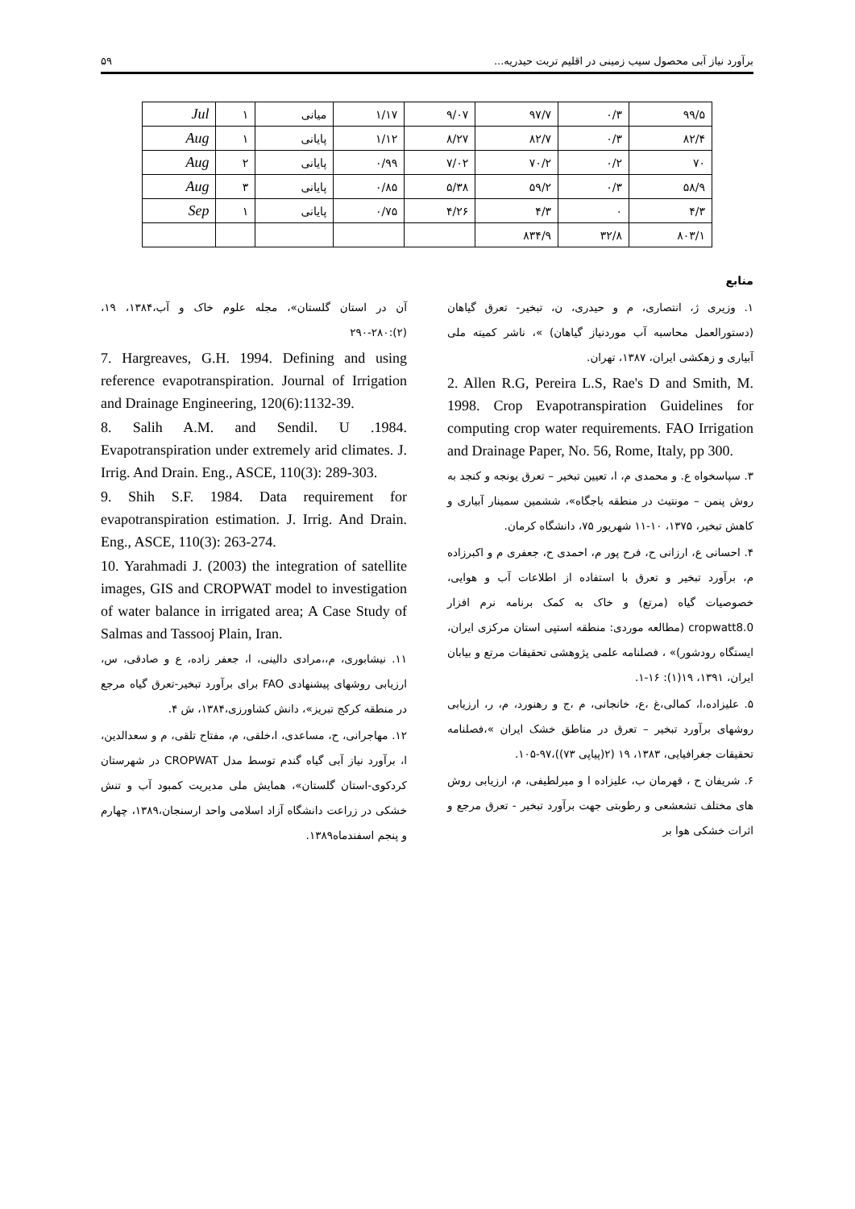برآورد نیاز آبی محصول سیب زمینی در اقلیم تربت حیدریه... ۵۹
| ۹۹/۵ | ۰/۳ | ۹۷/۷ | ۹/۰۷ | ۱/۱۷ | میانی | ۱ | Jul |
| ۸۲/۴ | ۰/۳ | ۸۲/۷ | ۸/۲۷ | ۱/۱۲ | پایانی | ۱ | Aug |
| ۷۰ | ۰/۲ | ۷۰/۲ | ۷/۰۲ | ۰/۹۹ | پایانی | ۲ | Aug |
| ۵۸/۹ | ۰/۳ | ۵۹/۲ | ۵/۳۸ | ۰/۸۵ | پایانی | ۳ | Aug |
| ۴/۳ | ۰ | ۴/۳ | ۴/۲۶ | ۰/۷۵ | پایانی | ۱ | Sep |
| ۸۰۳/۱ | ۳۲/۸ | ۸۳۴/۹ | | | | | |
منابع
۱. وزیری ژ، انتصاری، م و حیدری، ن، تبخیر- تعرق گیاهان (دستورالعمل محاسبه آب موردنیاز گیاهان) »، ناشر کمیته ملی آبیاری و زهکشی ایران، ۱۳۸۷، تهران.
2. Allen R.G, Pereira L.S, Rae's D and Smith, M. 1998. Crop Evapotranspiration Guidelines for computing crop water requirements. FAO Irrigation and Drainage Paper, No. 56, Rome, Italy, pp 300.
۳. سپاسخواه ع. و محمدی م، ا، تعیین تبخیر – تعرق یونجه و کنجد به روش پنمن – مونتیث در منطقه باجگاه»، ششمین سمینار آبیاری و کاهش تبخیر، ۱۳۷۵، ۱۰-۱۱ شهریور ۷۵، دانشگاه کرمان.
۴. احسانی ع، ارزانی ح، فرح پور م، احمدی ح، جعفری م و اکبرزاده م، برآورد تبخیر و تعرق با استفاده از اطلاعات آب و هوایی، خصوصیات گیاه (مرتع) و خاک به کمک برنامه نرم افزار cropwatt8.0 (مطالعه موردی: منطقه استپی استان مرکزی ایران، ایستگاه رودشور)» ، فصلنامه علمی پژوهشی تحقیقات مرتع و بیابان ایران، ۱۳۹۱، ۱۹(۱): ۱۶-۱.
۵. علیزاده،ا، کمالی،غ ،ع، خانجانی، م ،ج و رهنورد، م، ر، ارزیابی روشهای برآورد تبخیر – تعرق در مناطق خشک ایران »،فصلنامه تحقیقات جغرافیایی، ۱۳۸۳، ۱۹ (۲(پیاپی ۷۳))،۹۷-۱۰۵.
۶. شریفان ح ، قهرمان ب، علیزاده ا و میرلطیفی، م، ارزیابی روش های مختلف تشعشعی و رطوبتی جهت برآورد تبخیر - تعرق مرجع و اثرات خشکی هوا بر
آن در استان گلستان»، مجله علوم خاک و آب،۱۳۸۴، ۱۹، (۲):۲۸۰-۲۹۰
7. Hargreaves, G.H. 1994. Defining and using reference evapotranspiration. Journal of Irrigation and Drainage Engineering, 120(6):1132-39.
8. Salih A.M. and Sendil. U .1984. Evapotranspiration under extremely arid climates. J. Irrig. And Drain. Eng., ASCE, 110(3): 289-303.
9. Shih S.F. 1984. Data requirement for evapotranspiration estimation. J. Irrig. And Drain. Eng., ASCE, 110(3): 263-274.
10. Yarahmadi J. (2003) the integration of satellite images, GIS and CROPWAT model to investigation of water balance in irrigated area; A Case Study of Salmas and Tassooj Plain, Iran.
۱۱. نیشابوری، م،،مرادی دالینی، ا، جعفر زاده، ع و صادقی، س، ارزیابی روشهای پیشنهادی FAO برای برآورد تبخیر-تعرق گیاه مرجع در منطقه کرکج تبریز»، دانش کشاورزی،۱۳۸۴، ش ۴.
۱۲. مهاجرانی، ح، مساعدی، ا،خلقی، م، مفتاح تلقی، م و سعدالدین، ا، برآورد نیاز آبی گیاه گندم توسط مدل CROPWAT در شهرستان کردکوی-استان گلستان»، همایش ملی مدیریت کمبود آب و تنش خشکی در زراعت دانشگاه آزاد اسلامی واحد ارسنجان،۱۳۸۹، چهارم و پنجم اسفندماه۱۳۸۹.